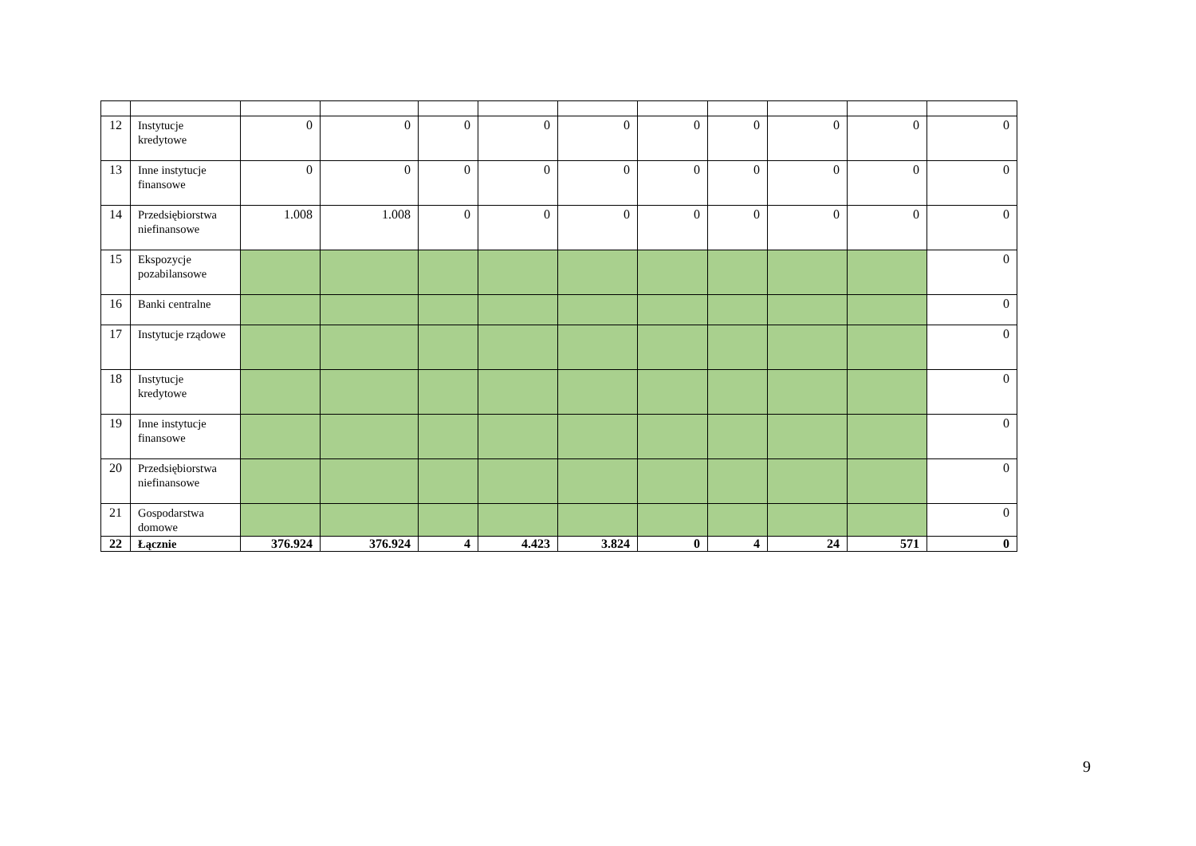| 12 | Instytucje kredytowe | 0 | 0 | 0 | 0 | 0 | 0 | 0 | 0 | 0 | 0 |
| 13 | Inne instytucje finansowe | 0 | 0 | 0 | 0 | 0 | 0 | 0 | 0 | 0 | 0 |
| 14 | Przedsiębiorstwa niefinansowe | 1.008 | 1.008 | 0 | 0 | 0 | 0 | 0 | 0 | 0 | 0 |
| 15 | Ekspozycje pozabilansowe | | | | | | | | | | 0 |
| 16 | Banki centralne | | | | | | | | | | 0 |
| 17 | Instytucje rządowe | | | | | | | | | | 0 |
| 18 | Instytucje kredytowe | | | | | | | | | | 0 |
| 19 | Inne instytucje finansowe | | | | | | | | | | 0 |
| 20 | Przedsiębiorstwa niefinansowe | | | | | | | | | | 0 |
| 21 | Gospodarstwa domowe | | | | | | | | | | 0 |
| 22 | Łącznie | 376.924 | 376.924 | 4 | 4.423 | 3.824 | 0 | 4 | 24 | 571 | 0 |
9